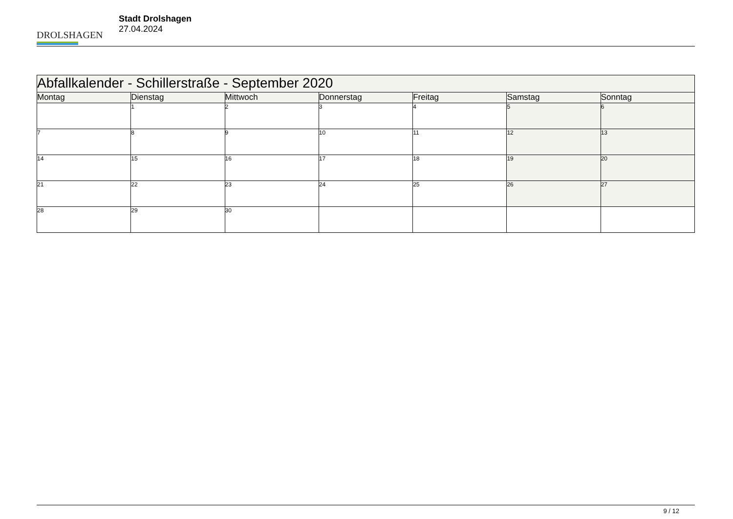DROLSHAGEN
Stadt Drolshagen
27.04.2024
| Abfallkalender - Schillerstraße - September 2020 | | | | | | |
| --- | --- | --- | --- | --- | --- | --- |
| Montag | Dienstag | Mittwoch | Donnerstag | Freitag | Samstag | Sonntag |
| | 1 | 2 | 3 | 4 | 5 | 6 |
| 7 | 8 | 9 | 10 | 11 | 12 | 13 |
| 14 | 15 | 16 | 17 | 18 | 19 | 20 |
| 21 | 22 | 23 | 24 | 25 | 26 | 27 |
| 28 | 29 | 30 | | | | |
9 / 12